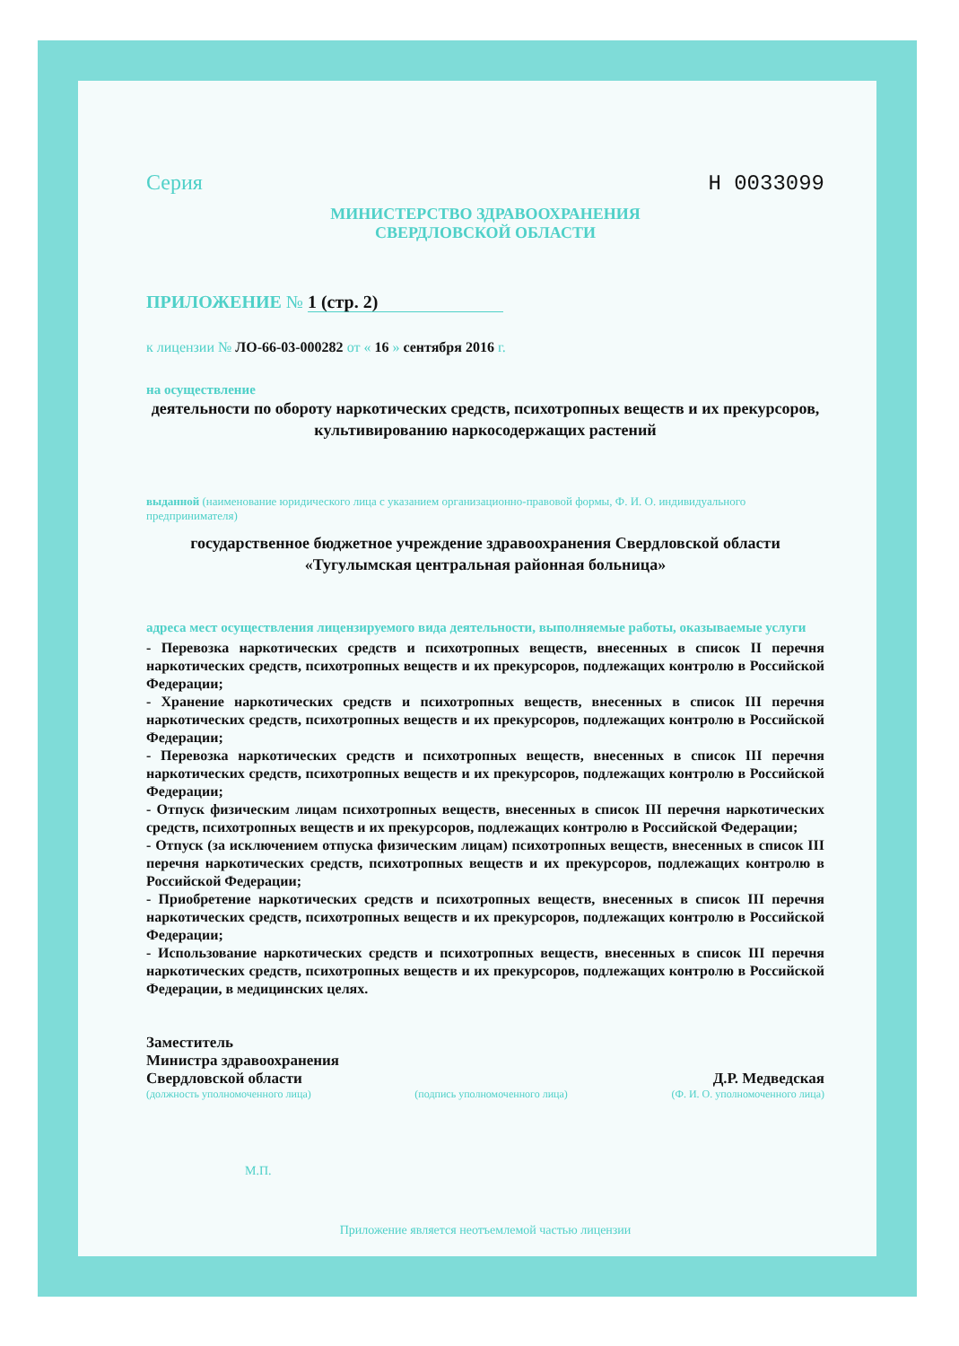Серия Н 0033099
МИНИСТЕРСТВО ЗДРАВООХРАНЕНИЯ
СВЕРДЛОВСКОЙ ОБЛАСТИ
ПРИЛОЖЕНИЕ № 1 (стр. 2)
к лицензии № ЛО-66-03-000282 от « 16 » сентября 2016 г.
на осуществление
деятельности по обороту наркотических средств, психотропных веществ и их прекурсоров, культивированию наркосодержащих растений
выданной (наименование юридического лица с указанием организационно-правовой формы, Ф. И. О. индивидуального предпринимателя)
государственное бюджетное учреждение здравоохранения Свердловской области «Тугулымская центральная районная больница»
адреса мест осуществления лицензируемого вида деятельности, выполняемые работы, оказываемые услуги
- Перевозка наркотических средств и психотропных веществ, внесенных в список II перечня наркотических средств, психотропных веществ и их прекурсоров, подлежащих контролю в Российской Федерации;
- Хранение наркотических средств и психотропных веществ, внесенных в список III перечня наркотических средств, психотропных веществ и их прекурсоров, подлежащих контролю в Российской Федерации;
- Перевозка наркотических средств и психотропных веществ, внесенных в список III перечня наркотических средств, психотропных веществ и их прекурсоров, подлежащих контролю в Российской Федерации;
- Отпуск физическим лицам психотропных веществ, внесенных в список III перечня наркотических средств, психотропных веществ и их прекурсоров, подлежащих контролю в Российской Федерации;
- Отпуск (за исключением отпуска физическим лицам) психотропных веществ, внесенных в список III перечня наркотических средств, психотропных веществ и их прекурсоров, подлежащих контролю в Российской Федерации;
- Приобретение наркотических средств и психотропных веществ, внесенных в список III перечня наркотических средств, психотропных веществ и их прекурсоров, подлежащих контролю в Российской Федерации;
- Использование наркотических средств и психотропных веществ, внесенных в список III перечня наркотических средств, психотропных веществ и их прекурсоров, подлежащих контролю в Российской Федерации, в медицинских целях.
Заместитель
Министра здравоохранения
Свердловской области
Д.Р. Медведская
(должность уполномоченного лица) (подпись уполномоченного лица) (Ф. И. О. уполномоченного лица)
М.П.
Приложение является неотъемлемой частью лицензии